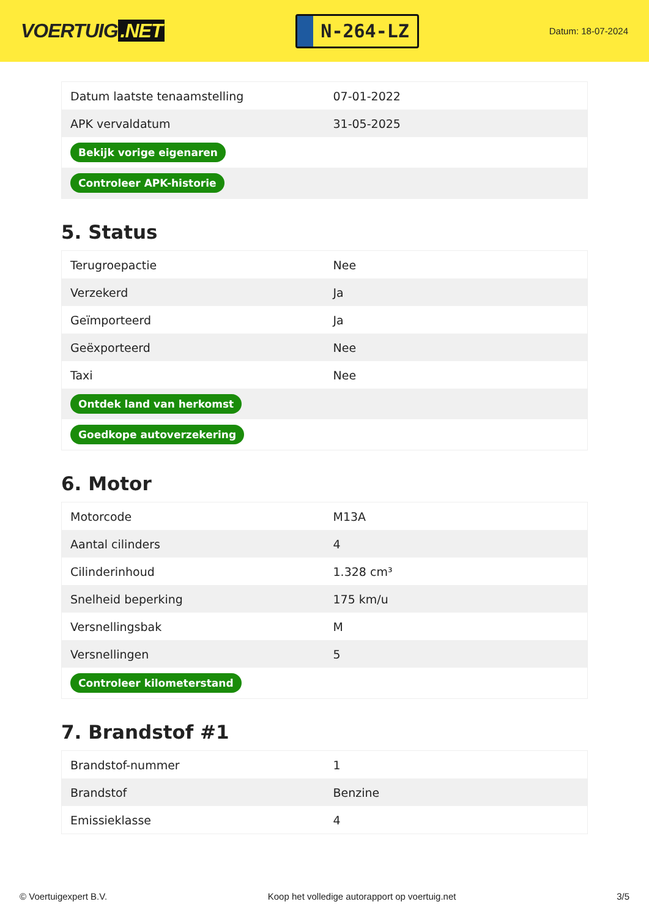VOERTUIG.NET
N-264-LZ
Datum: 18-07-2024
| Datum laatste tenaamstelling | 07-01-2022 |
| APK vervaldatum | 31-05-2025 |
| Bekijk vorige eigenaren | |
| Controleer APK-historie | |
5. Status
| Terugroepactie | Nee |
| Verzekerd | Ja |
| Geïmporteerd | Ja |
| Geëxporteerd | Nee |
| Taxi | Nee |
| Ontdek land van herkomst | |
| Goedkope autoverzekering | |
6. Motor
| Motorcode | M13A |
| Aantal cilinders | 4 |
| Cilinderinhoud | 1.328 cm³ |
| Snelheid beperking | 175 km/u |
| Versnellingsbak | M |
| Versnellingen | 5 |
| Controleer kilometerstand | |
7. Brandstof #1
| Brandstof-nummer | 1 |
| Brandstof | Benzine |
| Emissieklasse | 4 |
© Voertuigexpert B.V. Koop het volledige autorapport op voertuig.net 3/5